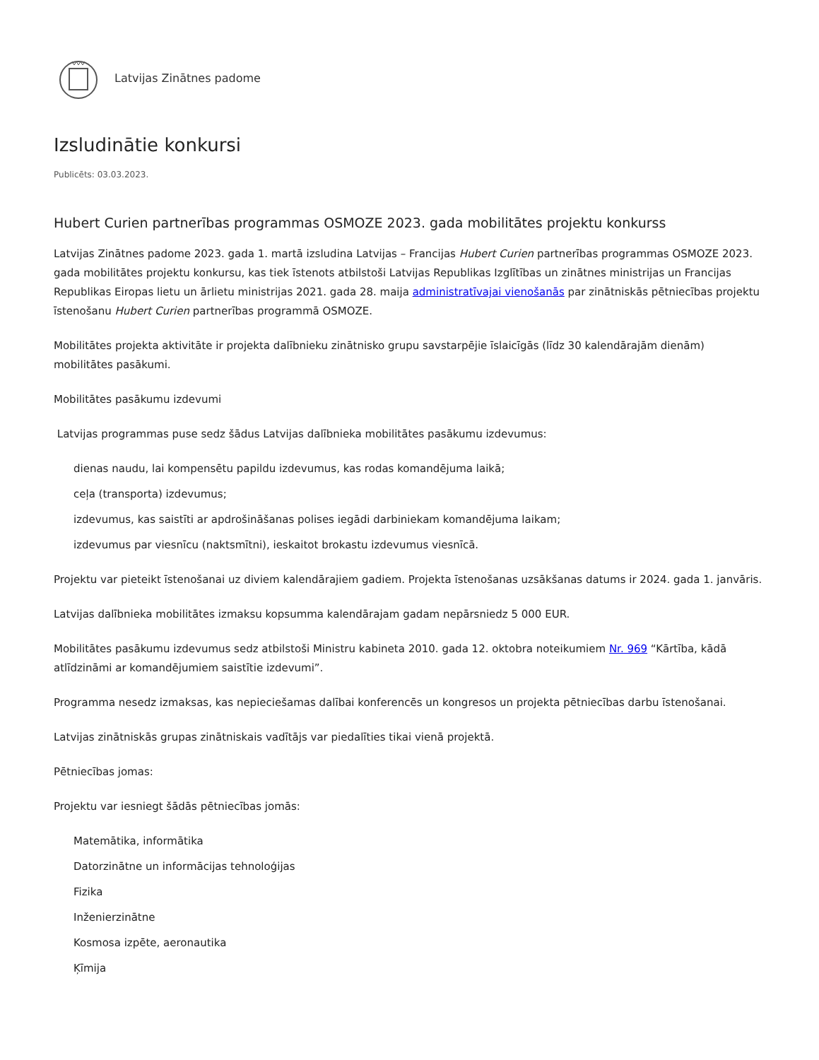Latvijas Zinātnes padome
Izsludinātie konkursi
Publicēts: 03.03.2023.
Hubert Curien partnerības programmas OSMOZE 2023. gada mobilitātes projektu konkurss
Latvijas Zinātnes padome 2023. gada 1. martā izsludina Latvijas – Francijas Hubert Curien partnerības programmas OSMOZE 2023. gada mobilitātes projektu konkursu, kas tiek īstenots atbilstoši Latvijas Republikas Izglītības un zinātnes ministrijas un Francijas Republikas Eiropas lietu un ārlietu ministrijas 2021. gada 28. maija administratīvajai vienošanās par zinātniskās pētniecības projektu īstenošanu Hubert Curien partnerības programmā OSMOZE.
Mobilitātes projekta aktivitāte ir projekta dalībnieku zinātnisko grupu savstarpējie īslaicīgās (līdz 30 kalendārajām dienām) mobilitātes pasākumi.
Mobilitātes pasākumu izdevumi
Latvijas programmas puse sedz šādus Latvijas dalībnieka mobilitātes pasākumu izdevumus:
dienas naudu, lai kompensētu papildu izdevumus, kas rodas komandējuma laikā;
ceļa (transporta) izdevumus;
izdevumus, kas saistīti ar apdrošināšanas polises iegādi darbiniekam komandējuma laikam;
izdevumus par viesnīcu (naktsmītni), ieskaitot brokastu izdevumus viesnīcā.
Projektu var pieteikt īstenošanai uz diviem kalendārajiem gadiem. Projekta īstenošanas uzsākšanas datums ir 2024. gada 1. janvāris.
Latvijas dalībnieka mobilitātes izmaksu kopsumma kalendārajam gadam nepārsniedz 5 000 EUR.
Mobilitātes pasākumu izdevumus sedz atbilstoši Ministru kabineta 2010. gada 12. oktobra noteikumiem Nr. 969 “Kārtība, kādā atlīdzināmi ar komandējumiem saistītie izdevumi”.
Programma nesedz izmaksas, kas nepieciešamas dalībai konferencēs un kongresos un projekta pētniecības darbu īstenošanai.
Latvijas zinātniskās grupas zinātniskais vadītājs var piedalīties tikai vienā projektā.
Pētniecības jomas:
Projektu var iesniegt šādās pētniecības jomās:
Matemātika, informātika
Datorzinātne un informācijas tehnoloģijas
Fizika
Inženierzinātne
Kosmosa izpēte, aeronautika
Ķīmija